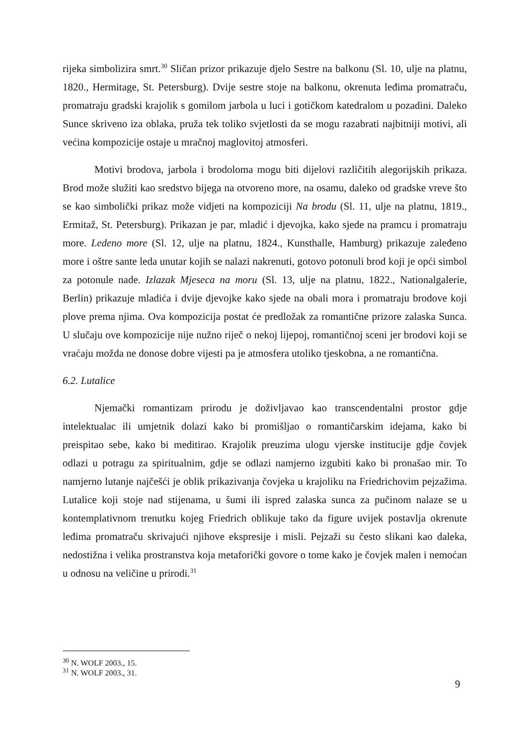rijeka simbolizira smrt.<sup>30</sup> Sličan prizor prikazuje djelo Sestre na balkonu (Sl. 10, ulje na platnu, 1820., Hermitage, St. Petersburg). Dvije sestre stoje na balkonu, okrenuta leđima promatraču, promatraju gradski krajolik s gomilom jarbola u luci i gotičkom katedralom u pozadini. Daleko Sunce skriveno iza oblaka, pruža tek toliko svjetlosti da se mogu razabrati najbitniji motivi, ali većina kompozicije ostaje u mračnoj maglovitoj atmosferi.
Motivi brodova, jarbola i brodoloma mogu biti dijelovi različitih alegorijskih prikaza. Brod može služiti kao sredstvo bijega na otvoreno more, na osamu, daleko od gradske vreve što se kao simbolički prikaz može vidjeti na kompoziciji Na brodu (Sl. 11, ulje na platnu, 1819., Ermitaž, St. Petersburg). Prikazan je par, mladić i djevojka, kako sjede na pramcu i promatraju more. Ledeno more (Sl. 12, ulje na platnu, 1824., Kunsthalle, Hamburg) prikazuje zaleđeno more i oštre sante leda unutar kojih se nalazi nakrenuti, gotovo potonuli brod koji je opći simbol za potonule nade. Izlazak Mjeseca na moru (Sl. 13, ulje na platnu, 1822., Nationalgalerie, Berlin) prikazuje mladića i dvije djevojke kako sjede na obali mora i promatraju brodove koji plove prema njima. Ova kompozicija postat će predložak za romantične prizore zalaska Sunca. U slučaju ove kompozicije nije nužno riječ o nekoj lijepoj, romantičnoj sceni jer brodovi koji se vraćaju možda ne donose dobre vijesti pa je atmosfera utoliko tjeskobna, a ne romantična.
6.2. Lutalice
Njemački romantizam prirodu je doživljavao kao transcendentalni prostor gdje intelektualac ili umjetnik dolazi kako bi promišljao o romantičarskim idejama, kako bi preispitao sebe, kako bi meditirao. Krajolik preuzima ulogu vjerske institucije gdje čovjek odlazi u potragu za spiritualnim, gdje se odlazi namjerno izgubiti kako bi pronašao mir. To namjerno lutanje najčešći je oblik prikazivanja čovjeka u krajoliku na Friedrichovim pejzažima. Lutalice koji stoje nad stijenama, u šumi ili ispred zalaska sunca za pučinom nalaze se u kontemplativnom trenutku kojeg Friedrich oblikuje tako da figure uvijek postavlja okrenute leđima promatraču skrivajući njihove ekspresije i misli. Pejzaži su često slikani kao daleka, nedostižna i velika prostranstva koja metaforički govore o tome kako je čovjek malen i nemoćan u odnosu na veličine u prirodi.<sup>31</sup>
<sup>30</sup> N. WOLF 2003., 15.
<sup>31</sup> N. WOLF 2003., 31.
9